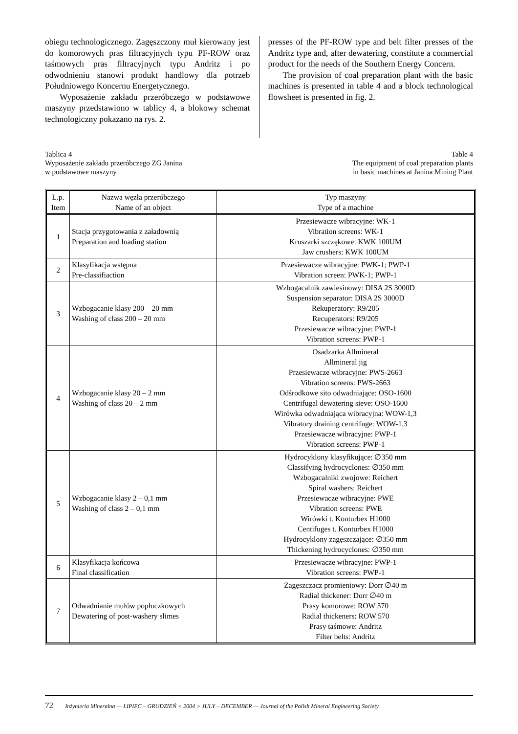obiegu technologicznego. Zagęszczony muł kierowany jest do komorowych pras filtracyjnych typu PF-ROW oraz taśmowych pras filtracyjnych typu Andritz i po odwodnieniu stanowi produkt handlowy dla potrzeb Południowego Koncernu Energetycznego.
Wyposażenie zakładu przeróbczego w podstawowe maszyny przedstawiono w tablicy 4, a blokowy schemat technologiczny pokazano na rys. 2.
presses of the PF-ROW type and belt filter presses of the Andritz type and, after dewatering, constitute a commercial product for the needs of the Southern Energy Concern.
The provision of coal preparation plant with the basic machines is presented in table 4 and a block technological flowsheet is presented in fig. 2.
Tablica 4
Wyposażenie zakładu przeróbczego ZG Janina
w podstawowe maszyny
Table 4
The equipment of coal preparation plants
in basic machines at Janina Mining Plant
| L.p. Item | Nazwa węzła przeróbczego Name of an object | Typ maszyny Type of a machine |
| --- | --- | --- |
| 1 | Stacja przygotowania z załadownią Preparation and loading station | Przesiewacze wibracyjne: WK-1 Vibration screens: WK-1 Kruszarki szczękowe: KWK 100UM Jaw crushers: KWK 100UM |
| 2 | Klasyfikacja wstępna Pre-classifiaction | Przesiewacze wibracyjne: PWK-1; PWP-1 Vibration screen: PWK-1; PWP-1 |
| 3 | Wzbogacanie klasy 200 – 20 mm Washing of class 200 – 20 mm | Wzbogacalnik zawiesinowy: DISA 2S 3000D Suspension separator: DISA 2S 3000D Rekuperatory: R9/205 Recuperators: R9/205 Przesiewacze wibracyjne: PWP-1 Vibration screens: PWP-1 |
| 4 | Wzbogacanie klasy 20 – 2 mm Washing of class 20 – 2 mm | Osadzarka Allmineral Allmineral jig Przesiewacze wibracyjne: PWS-2663 Vibration screens: PWS-2663 Odśrodkowe sito odwadniające: OSO-1600 Centrifugal dewatering sieve: OSO-1600 Wirówka odwadniająca wibracyjna: WOW-1,3 Vibratory draining centrifuge: WOW-1,3 Przesiewacze wibracyjne: PWP-1 Vibration screens: PWP-1 |
| 5 | Wzbogacanie klasy 2 – 0,1 mm Washing of class 2 – 0,1 mm | Hydrocyklony klasyfikujące: ∅350 mm Classifying hydrocyclones: ∅350 mm Wzbogacalniki zwojowe: Reichert Spiral washers: Reichert Przesiewacze wibracyjne: PWE Vibration screens: PWE Wirówki t. Konturbex H1000 Centifuges t. Konturbex H1000 Hydrocyklony zagęszczające: ∅350 mm Thickening hydrocyclones: ∅350 mm |
| 6 | Klasyfikacja końcowa Final classification | Przesiewacze wibracyjne: PWP-1 Vibration screens: PWP-1 |
| 7 | Odwadnianie mułów popłuczkowych Dewatering of post-washery slimes | Zagęszczacz promieniowy: Dorr ∅40 m Radial thickener: Dorr ∅40 m Prasy komorowe: ROW 570 Radial thickeners: ROW 570 Prasy taśmowe: Andritz Filter belts: Andritz |
72 Inżynieria Mineralna — LIPIEC – GRUDZIEŃ < 2004 > JULY – DECEMBER — Journal of the Polish Mineral Engineering Society